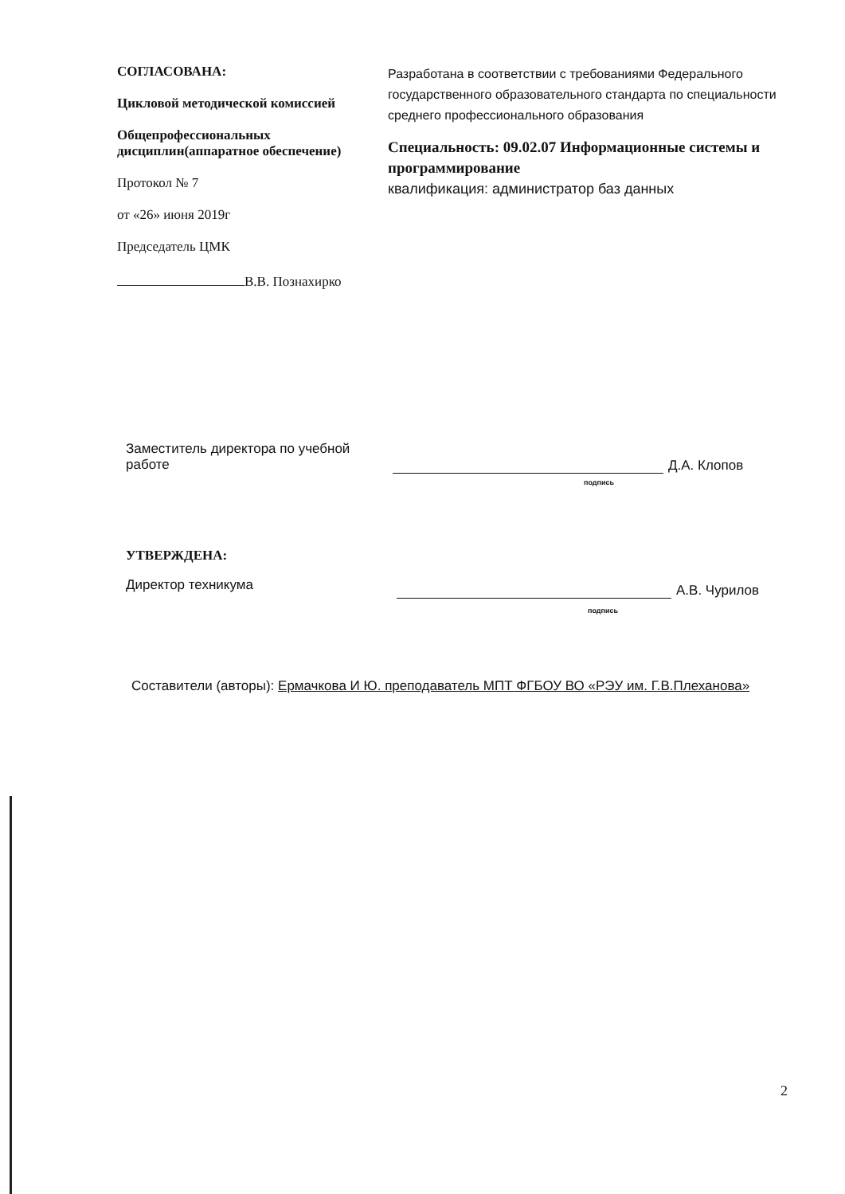СОГЛАСОВАНА:
Цикловой методической комиссией
Общепрофессиональных дисциплин(аппаратное обеспечение)
Протокол № 7
от «26» июня 2019г
Председатель ЦМК
В.В. Познахирко
Разработана в соответствии с требованиями Федерального государственного образовательного стандарта по специальности среднего профессионального образования
Специальность: 09.02.07 Информационные системы и программирование
квалификация: администратор баз данных
Заместитель директора по учебной работе
Д.А. Клопов
подпись
УТВЕРЖДЕНА:
Директор техникума
А.В. Чурилов
подпись
Составители (авторы): Ермачкова И Ю. преподаватель МПТ ФГБОУ ВО «РЭУ им. Г.В.Плеханова»
2